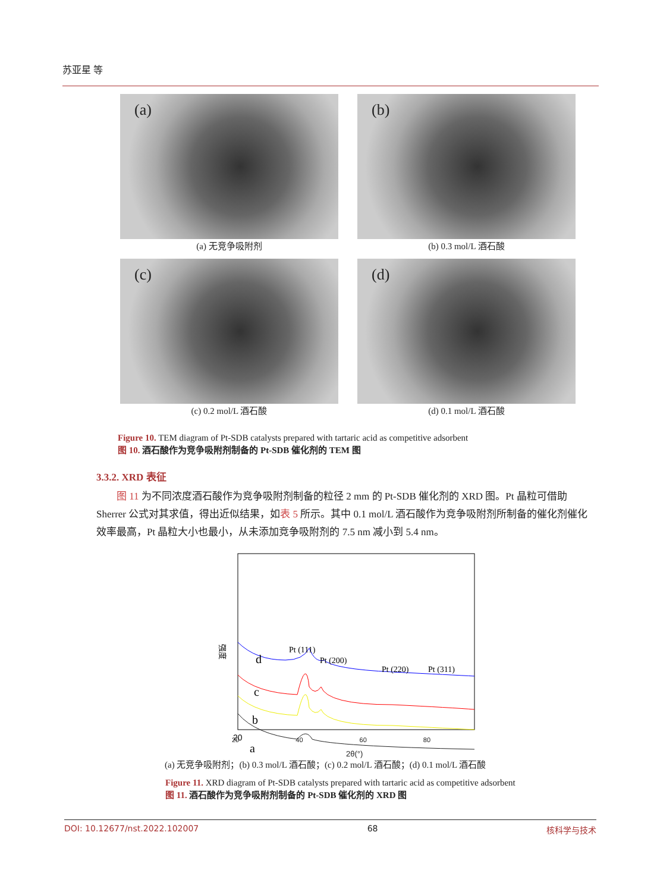苏亚星 等
(a)
(a) 无竞争吸附剂
(b)
(b) 0.3 mol/L 酒石酸
(c)
(c) 0.2 mol/L 酒石酸
(d)
(d) 0.1 mol/L 酒石酸
Figure 10. TEM diagram of Pt-SDB catalysts prepared with tartaric acid as competitive adsorbent
图 10. 酒石酸作为竞争吸附剂制备的 Pt-SDB 催化剂的 TEM 图
3.3.2. XRD 表征
图 11 为不同浓度酒石酸作为竞争吸附剂制备的粒径 2 mm 的 Pt-SDB 催化剂的 XRD 图。Pt 晶粒可借助 Sherrer 公式对其求值，得出近似结果，如表 5 所示。其中 0.1 mol/L 酒石酸作为竞争吸附剂所制备的催化剂催化效率最高，Pt 晶粒大小也最小，从未添加竞争吸附剂的 7.5 nm 减小到 5.4 nm。
强度
d
c
b
a
Pt (111)
Pt (200)
Pt (220)
Pt (311)
20
20 40 60 80
2θ(°)
(a) 无竞争吸附剂；(b) 0.3 mol/L 酒石酸；(c) 0.2 mol/L 酒石酸；(d) 0.1 mol/L 酒石酸
Figure 11. XRD diagram of Pt-SDB catalysts prepared with tartaric acid as competitive adsorbent
图 11. 酒石酸作为竞争吸附剂制备的 Pt-SDB 催化剂的 XRD 图
DOI: 10.12677/nst.2022.102007 68 核科学与技术